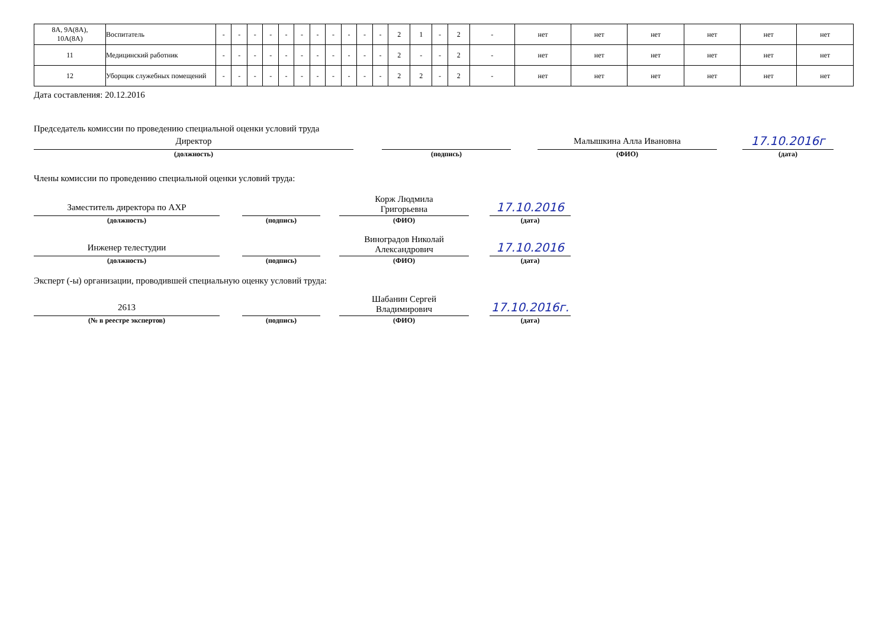| 8А, 9А(8А), 10А(8А) | Воспитатель | - | - | - | - | - | - | - | - | - | - | - | 2 | 1 | - | 2 | - | нет | нет | нет | нет | нет | нет |
| 11 | Медицинский работник | - | - | - | - | - | - | - | - | - | - | - | 2 | - | - | 2 | - | нет | нет | нет | нет | нет | нет |
| 12 | Уборщик служебных помещений | - | - | - | - | - | - | - | - | - | - | - | 2 | 2 | - | 2 | - | нет | нет | нет | нет | нет | нет |
Дата составления: 20.12.2016
Председатель комиссии по проведению специальной оценки условий труда
Директор
(должность)
(подпись)
Малышкина Алла Ивановна
(ФИО)
17.10.2016г
(дата)
Члены комиссии по проведению специальной оценки условий труда:
Заместитель директора по АХР
(должность)
(подпись)
Корж Людмила
Григорьевна
(ФИО)
17.10.2016
(дата)
Инженер телестудии
(должность)
(подпись)
Виноградов Николай
Александрович
(ФИО)
17.10.2016
(дата)
Эксперт (-ы) организации, проводившей специальную оценку условий труда:
2613
(№ в реестре экспертов)
(подпись)
Шабанин Сергей
Владимирович
(ФИО)
17.10.2016г.
(дата)